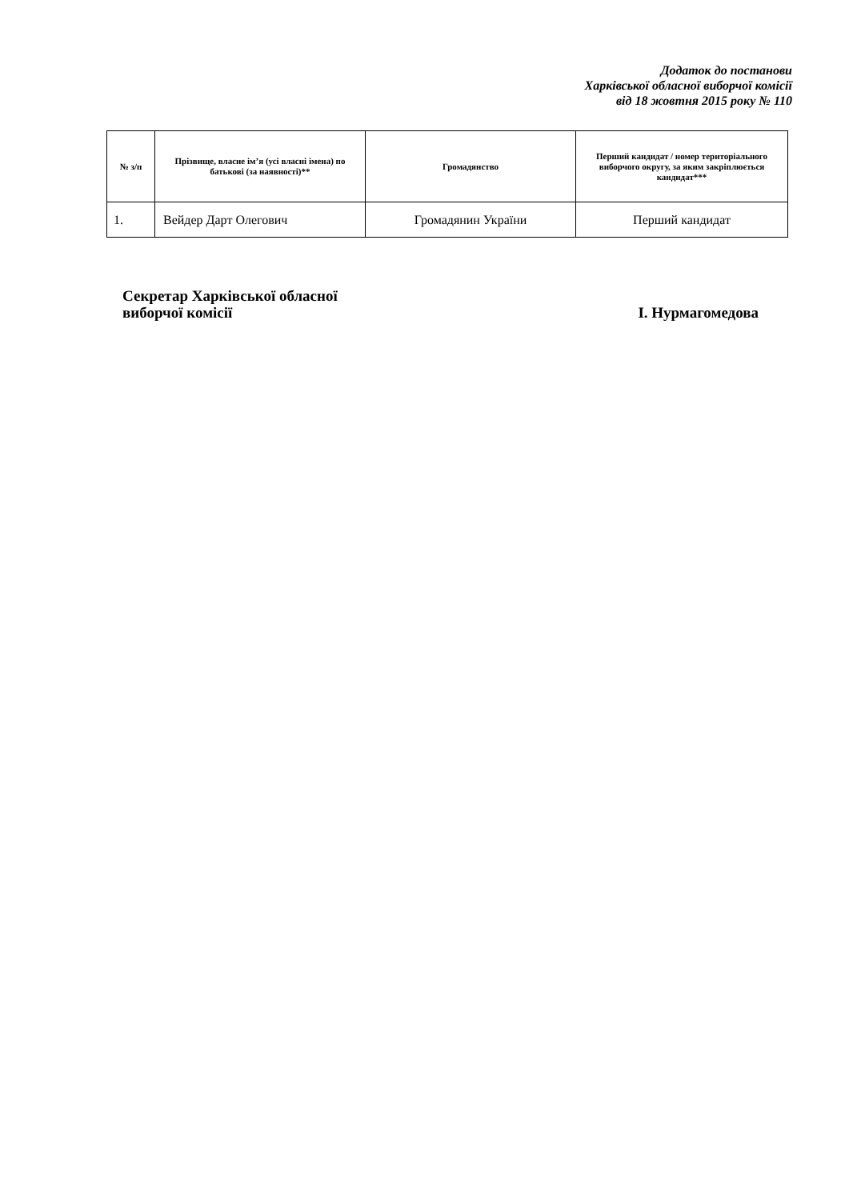Додаток до постанови
Харківської обласної виборчої комісії
від 18 жовтня 2015 року № 110
| № з/п | Прізвище, власне ім’я (усі власні імена) по батькові (за наявності)** | Громадянство | Перший кандидат / номер територіального виборчого округу, за яким закріплюється кандидат*** |
| --- | --- | --- | --- |
| 1. | Вейдер Дарт Олегович | Громадянин України | Перший кандидат |
Секретар Харківської обласної
виборчої комісії
І. Нурмагомедова